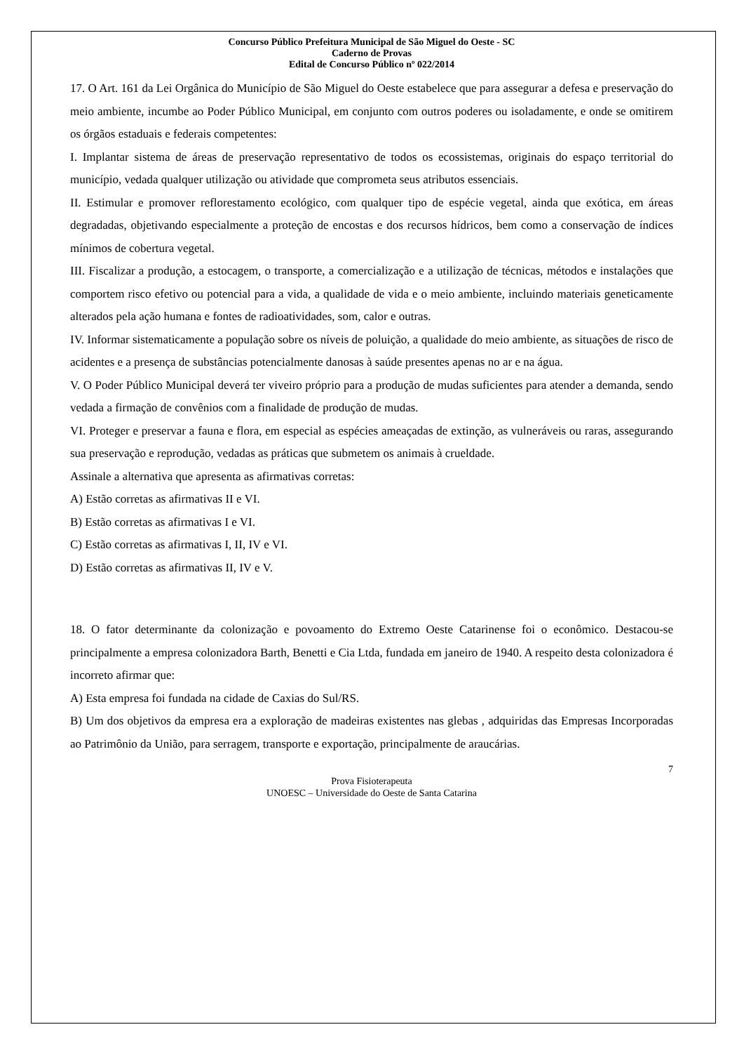Concurso Público Prefeitura Municipal de São Miguel do Oeste - SC
Caderno de Provas
Edital de Concurso Público nº 022/2014
17. O Art. 161 da Lei Orgânica do Município de São Miguel do Oeste estabelece que para assegurar a defesa e preservação do meio ambiente, incumbe ao Poder Público Municipal, em conjunto com outros poderes ou isoladamente, e onde se omitirem os órgãos estaduais e federais competentes:
I. Implantar sistema de áreas de preservação representativo de todos os ecossistemas, originais do espaço territorial do município, vedada qualquer utilização ou atividade que comprometa seus atributos essenciais.
II. Estimular e promover reflorestamento ecológico, com qualquer tipo de espécie vegetal, ainda que exótica, em áreas degradadas, objetivando especialmente a proteção de encostas e dos recursos hídricos, bem como a conservação de índices mínimos de cobertura vegetal.
III. Fiscalizar a produção, a estocagem, o transporte, a comercialização e a utilização de técnicas, métodos e instalações que comportem risco efetivo ou potencial para a vida, a qualidade de vida e o meio ambiente, incluindo materiais geneticamente alterados pela ação humana e fontes de radioatividades, som, calor e outras.
IV. Informar sistematicamente a população sobre os níveis de poluição, a qualidade do meio ambiente, as situações de risco de acidentes e a presença de substâncias potencialmente danosas à saúde presentes apenas no ar e na água.
V. O Poder Público Municipal deverá ter viveiro próprio para a produção de mudas suficientes para atender a demanda, sendo vedada a firmação de convênios com a finalidade de produção de mudas.
VI. Proteger e preservar a fauna e flora, em especial as espécies ameaçadas de extinção, as vulneráveis ou raras, assegurando sua preservação e reprodução, vedadas as práticas que submetem os animais à crueldade.
Assinale a alternativa que apresenta as afirmativas corretas:
A) Estão corretas as afirmativas II e VI.
B) Estão corretas as afirmativas I e VI.
C) Estão corretas as afirmativas I, II, IV e VI.
D) Estão corretas as afirmativas II, IV e V.
18. O fator determinante da colonização e povoamento do Extremo Oeste Catarinense foi o econômico. Destacou-se principalmente a empresa colonizadora Barth, Benetti e Cia Ltda, fundada em janeiro de 1940. A respeito desta colonizadora é incorreto afirmar que:
A) Esta empresa foi fundada na cidade de Caxias do Sul/RS.
B) Um dos objetivos da empresa era a exploração de madeiras existentes nas glebas , adquiridas das Empresas Incorporadas ao Patrimônio da União, para serragem, transporte e exportação, principalmente de araucárias.
7
Prova Fisioterapeuta
UNOESC – Universidade do Oeste de Santa Catarina